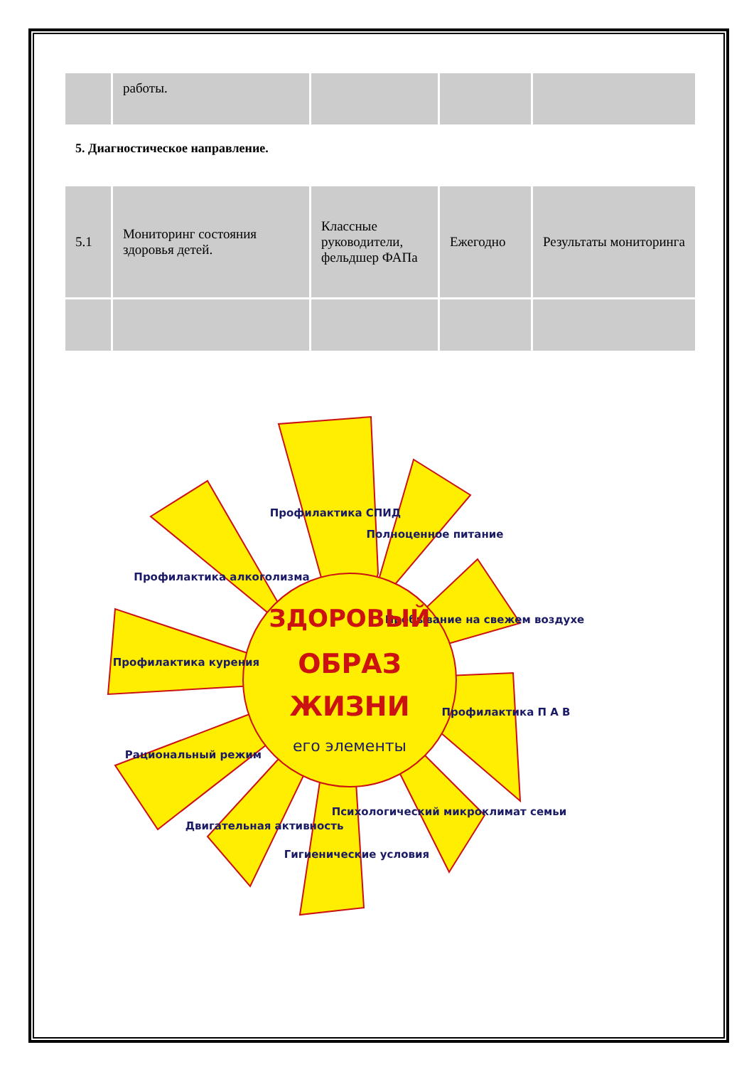| | работы. | | | |
5. Диагностическое направление.
| 5.1 | Мониторинг состояния здоровья детей. | Классные руководители, фельдшер ФАПа | Ежегодно | Результаты мониторинга |
Профилактика СПИД
Полноценное питание
Пребывание на свежем воздухе
Профилактика П А В
Психологический микроклимат семьи
Гигиенические условия
Двигательная активность
Рациональный режим
Профилактика курения
Профилактика алкоголизма
ЗДОРОВЫЙ
ОБРАЗ
ЖИЗНИ
его элементы